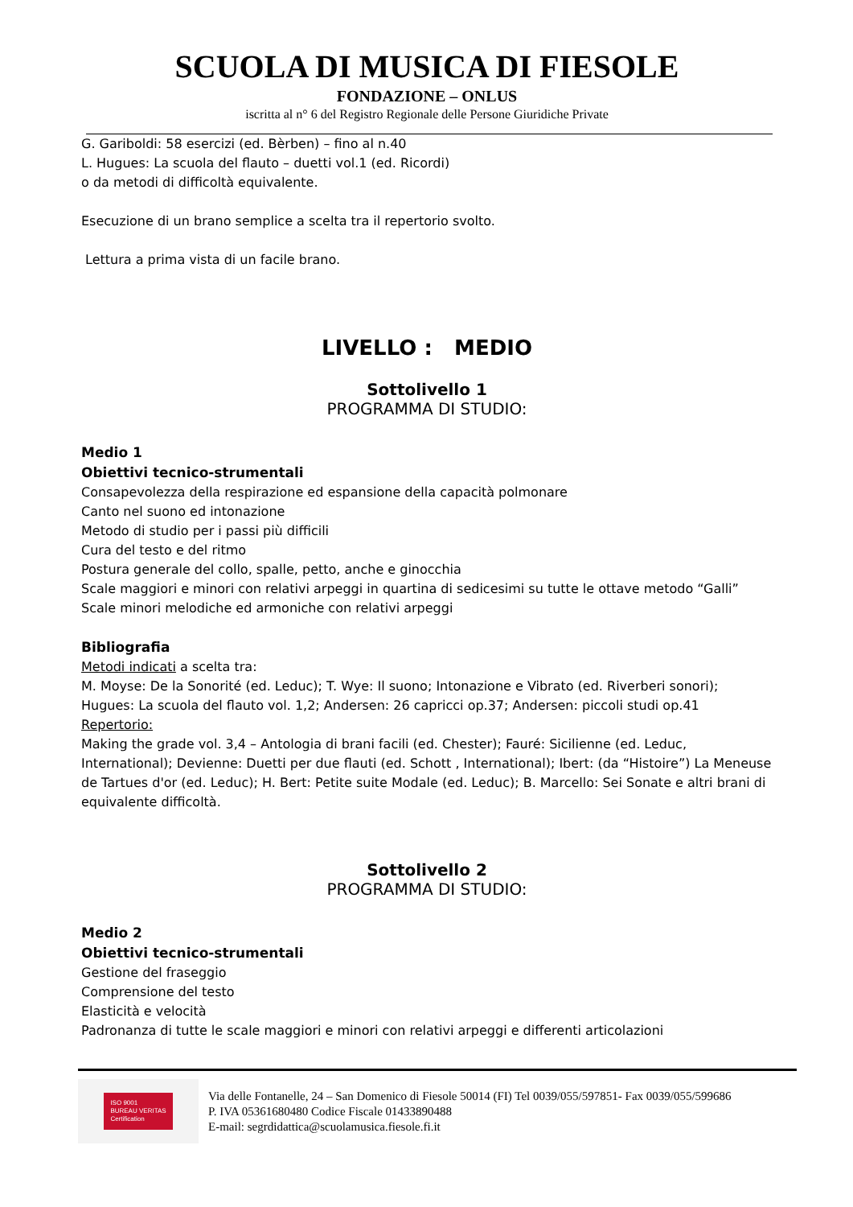SCUOLA DI MUSICA DI FIESOLE
FONDAZIONE – ONLUS
iscritta al n° 6 del Registro Regionale delle Persone Giuridiche Private
G. Gariboldi: 58 esercizi (ed. Bèrben) – fino al n.40
L. Hugues: La scuola del flauto – duetti vol.1 (ed. Ricordi)
o da metodi di difficoltà equivalente.
Esecuzione di un brano semplice a scelta tra il repertorio svolto.
Lettura a prima vista di un facile brano.
LIVELLO : MEDIO
Sottolivello 1
PROGRAMMA DI STUDIO:
Medio 1
Obiettivi tecnico-strumentali
Consapevolezza della respirazione ed espansione della capacità polmonare
Canto nel suono ed intonazione
Metodo di studio per i passi più difficili
Cura del testo e del ritmo
Postura generale del collo, spalle, petto, anche e ginocchia
Scale maggiori e minori con relativi arpeggi in quartina di sedicesimi su tutte le ottave metodo “Galli”
Scale minori melodiche ed armoniche con relativi arpeggi
Bibliografia
Metodi indicati a scelta tra:
M. Moyse: De la Sonorité (ed. Leduc); T. Wye: Il suono; Intonazione e Vibrato (ed. Riverberi sonori);
Hugues: La scuola del flauto vol. 1,2; Andersen: 26 capricci op.37; Andersen: piccoli studi op.41
Repertorio:
Making the grade vol. 3,4 – Antologia di brani facili (ed. Chester); Fauré: Sicilienne (ed. Leduc, International); Devienne: Duetti per due flauti (ed. Schott , International); Ibert: (da “Histoire”) La Meneuse de Tartues d'or (ed. Leduc); H. Bert: Petite suite Modale (ed. Leduc); B. Marcello: Sei Sonate e altri brani di equivalente difficoltà.
Sottolivello 2
PROGRAMMA DI STUDIO:
Medio 2
Obiettivi tecnico-strumentali
Gestione del fraseggio
Comprensione del testo
Elasticità e velocità
Padronanza di tutte le scale maggiori e minori con relativi arpeggi e differenti articolazioni
ISO 9001
BUREAU VERITAS
Certification
Via delle Fontanelle, 24 – San Domenico di Fiesole 50014 (FI) Tel 0039/055/597851- Fax 0039/055/599686
P. IVA 05361680480 Codice Fiscale 01433890488
E-mail: segrdidattica@scuolamusica.fiesole.fi.it